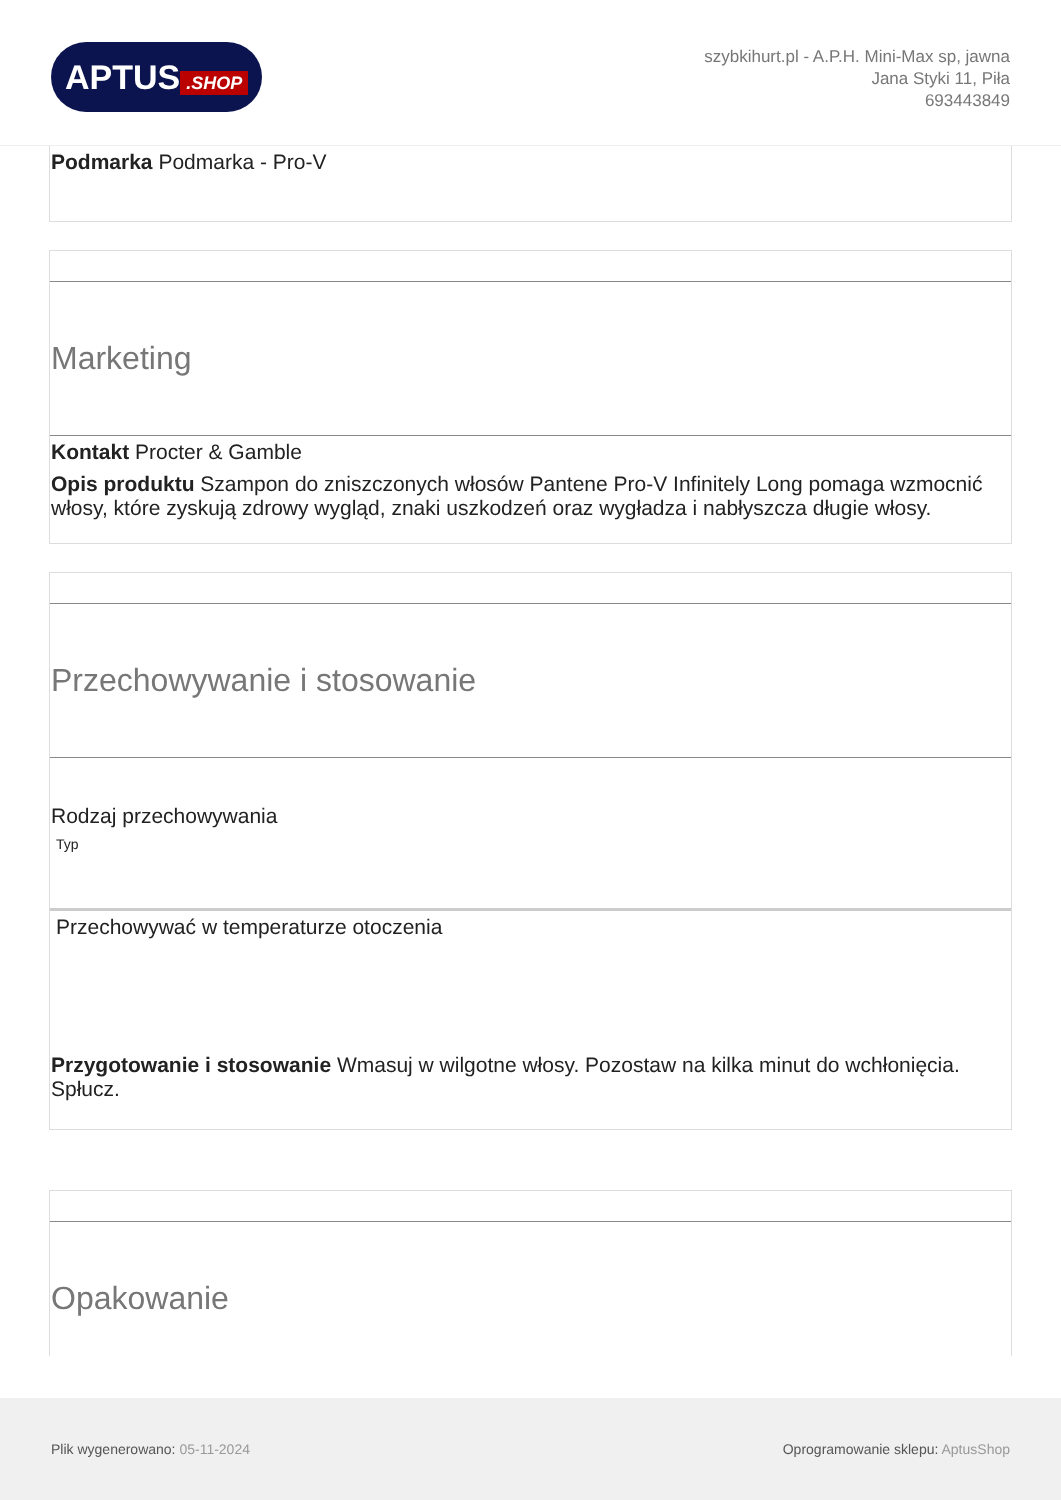APTUS.SHOP
szybkihurt.pl - A.P.H. Mini-Max sp, jawna
Jana Styki 11, Piła
693443849
Podmarka Podmarka - Pro-V
Marketing
Kontakt Procter & Gamble
Opis produktu Szampon do zniszczonych włosów Pantene Pro-V Infinitely Long pomaga wzmocnić włosy, które zyskują zdrowy wygląd, znaki uszkodzeń oraz wygładza i nabłyszcza długie włosy.
Przechowywanie i stosowanie
Rodzaj przechowywania
Typ
Przechowywać w temperaturze otoczenia
Przygotowanie i stosowanie Wmasuj w wilgotne włosy. Pozostaw na kilka minut do wchłonięcia. Spłucz.
Opakowanie
Plik wygenerowano: 05-11-2024
Oprogramowanie sklepu: AptusShop